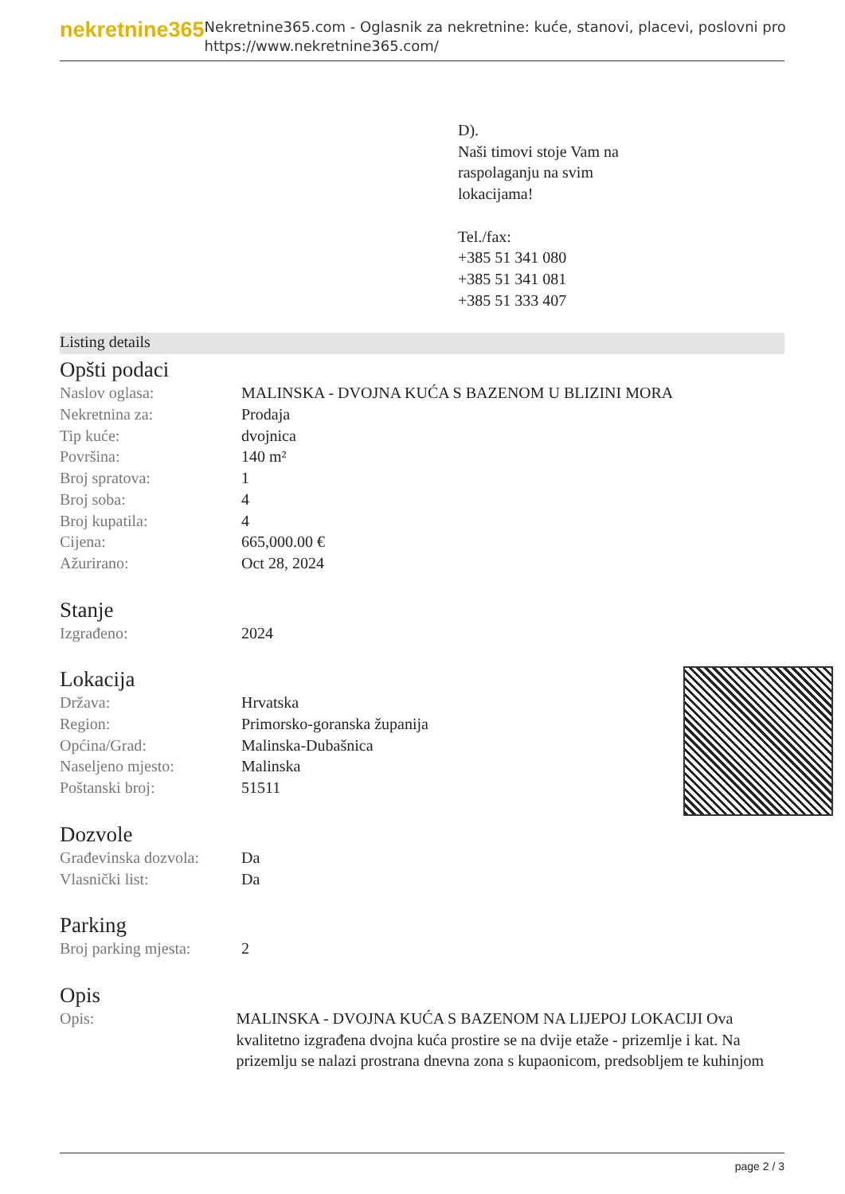nekretnine365
Nekretnine365.com - Oglasnik za nekretnine: kuće, stanovi, placevi, poslovni pro
https://www.nekretnine365.com/
D).
Naši timovi stoje Vam na
raspolaganju na svim
lokacijama!
Tel./fax:
+385 51 341 080
+385 51 341 081
+385 51 333 407
Listing details
Opšti podaci
| Naslov oglasa: | MALINSKA - DVOJNA KUĆA S BAZENOM U BLIZINI MORA |
| Nekretnina za: | Prodaja |
| Tip kuće: | dvojnica |
| Površina: | 140 m² |
| Broj spratova: | 1 |
| Broj soba: | 4 |
| Broj kupatila: | 4 |
| Cijena: | 665,000.00 € |
| Ažurirano: | Oct 28, 2024 |
Stanje
| Izgrađeno: | 2024 |
Lokacija
| Država: | Hrvatska |
| Region: | Primorsko-goranska županija |
| Općina/Grad: | Malinska-Dubašnica |
| Naseljeno mjesto: | Malinska |
| Poštanski broj: | 51511 |
Dozvole
| Građevinska dozvola: | Da |
| Vlasnički list: | Da |
Parking
| Broj parking mjesta: | 2 |
Opis
| Opis: | MALINSKA - DVOJNA KUĆA S BAZENOM NA LIJEPOJ LOKACIJI Ova kvalitetno izgrađena dvojna kuća prostire se na dvije etaže - prizemlje i kat. Na prizemlju se nalazi prostrana dnevna zona s kupaonicom, predsobljem te kuhinjom |
page 2 / 3